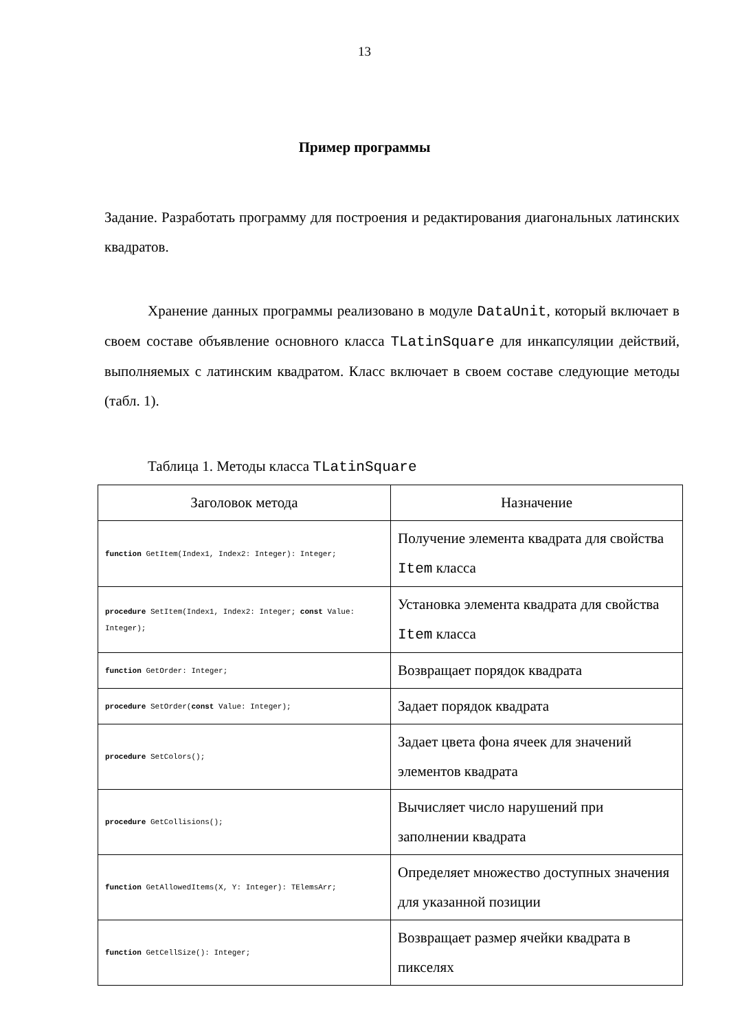13
Пример программы
Задание. Разработать программу для построения и редактирования диагональных латинских квадратов.
Хранение данных программы реализовано в модуле DataUnit, который включает в своем составе объявление основного класса TLatinSquare для инкапсуляции действий, выполняемых с латинским квадратом. Класс включает в своем составе следующие методы (табл. 1).
Таблица 1. Методы класса TLatinSquare
| Заголовок метода | Назначение |
| --- | --- |
| function GetItem(Index1, Index2: Integer): Integer; | Получение элемента квадрата для свойства Item класса |
| procedure SetItem(Index1, Index2: Integer; const Value: Integer); | Установка элемента квадрата для свойства Item класса |
| function GetOrder: Integer; | Возвращает порядок квадрата |
| procedure SetOrder( const Value: Integer); | Задает порядок квадрата |
| procedure SetColors(); | Задает цвета фона ячеек для значений элементов квадрата |
| procedure GetCollisions(); | Вычисляет число нарушений при заполнении квадрата |
| function GetAllowedItems(X, Y: Integer): TElemsArr; | Определяет множество доступных значения для указанной позиции |
| function GetCellSize(): Integer; | Возвращает размер ячейки квадрата в пикселях |